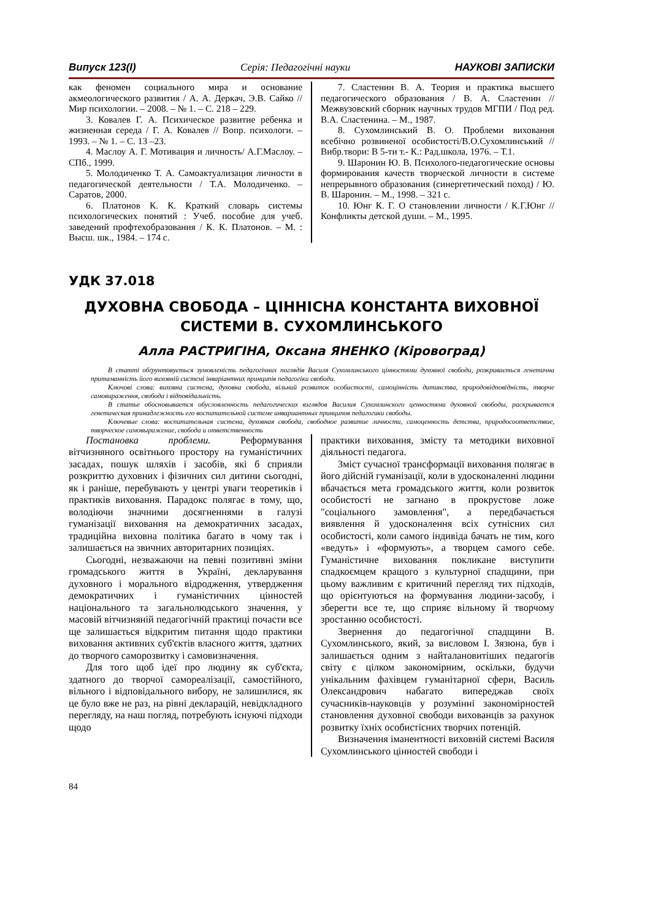Випуск 123(І) Серія: Педагогічні науки НАУКОВІ ЗАПИСКИ
как феномен социального мира и основание акмеологического развития / А. А. Деркач, Э.В. Сайко // Мир психологии. – 2008. – № 1. – С. 218 – 229.
3. Ковалев Г. А. Психическое развитие ребенка и жизненная середа / Г. А. Ковалев // Вопр. психологи. – 1993. – № 1. – С. 13 –23.
4. Маслоу А. Г. Мотивация и личность/ А.Г.Маслоу. – СПб., 1999.
5. Молодиченко Т. А. Самоактуализация личности в педагогической деятельности / Т.А. Молодиченко. – Саратов, 2000.
6. Платонов К. К. Краткий словарь системы психологических понятий : Учеб. пособие для учеб. заведений профтехобразования / К. К. Платонов. – М. : Высш. шк., 1984. – 174 с.
7. Сластенин В. А. Теория и практика высшего педагогического образования / В. А. Сластенин // Межвузовский сборник научных трудов МГПИ / Под ред. В.А. Сластенина. – М., 1987.
8. Сухомлинський В. О. Проблеми виховання всебічно розвиненої особистості/В.О.Сухомлинський // Вибр.твори: В 5-ти т.- К.: Рад.школа, 1976. – Т.1.
9. Шаронин Ю. В. Психолого-педагогические основы формирования качеств творческой личности в системе непрерывного образования (синергетический поход) / Ю. В. Шаронин. – М., 1998. – 321 с.
10. Юнг К. Г. О становлении личности / К.Г.Юнг // Конфликты детской души. – М., 1995.
УДК 37.018
ДУХОВНА СВОБОДА – ЦІННІСНА КОНСТАНТА ВИХОВНОЇ СИСТЕМИ В. СУХОМЛИНСЬКОГО
Алла РАСТРИГІНА, Оксана ЯНЕНКО (Кіровоград)
В статті обґрунтовується зумовленість педагогічних поглядів Василя Сухомлинського цінностями духовної свободи, розкривається генетична притаманність його виховній системі інваріантних принципів педагогіки свободи.
Ключові слова: виховна система, духовна свобода, вільний розвиток особистості, самоцінність дитинства, природовідповідність, творче самовираження, свобода і відповідальність.
В статье обосновывается обусловленность педагогических взглядов Василия Сухомлинского ценностями духовной свободы, раскрывается генетическая принадлежность его воспитательной системе инвариантных принципов педагогики свободы.
Ключевые слова: воспитательная система, духовная свобода, свободное развитие личности, самоценность детства, природосоответствие, творческое самовыражение, свобода и ответственность
Постановка проблеми. Реформування вітчизняного освітнього простору на гуманістичних засадах, пошук шляхів і засобів, які б сприяли розкриттю духовних і фізичних сил дитини сьогодні, як і раніше, перебувають у центрі уваги теоретиків і практиків виховання. Парадокс полягає в тому, що, володіючи значними досягненнями в галузі гуманізації виховання на демократичних засадах, традиційна виховна політика багато в чому так і залишається на звичних авторитарних позиціях.
Сьогодні, незважаючи на певні позитивні зміни громадського життя в Україні, декларування духовного і морального відродження, утвердження демократичних і гуманістичних цінностей національного та загальнолюдського значення, у масовій вітчизняній педагогічній практиці почасти все ще залишається відкритим питання щодо практики виховання активних суб'єктів власного життя, здатних до творчого саморозвитку і самовизначення.
Для того щоб ідеї про людину як суб'єкта, здатного до творчої самореалізації, самостійного, вільного і відповідального вибору, не залишилися, як це було вже не раз, на рівні декларацій, невідкладного перегляду, на наш погляд, потребують існуючі підходи щодо
практики виховання, змісту та методики виховної діяльності педагога.
Зміст сучасної трансформації виховання полягає в його дійсній гуманізації, коли в удосконаленні людини вбачається мета громадського життя, коли розвиток особистості не загнано в прокрустове ложе "соціального замовлення", а передбачається виявлення й удосконалення всіх сутнісних сил особистості, коли самого індивіда бачать не тим, кого «ведуть» і «формують», а творцем самого себе. Гуманістичне виховання покликане виступити спадкоємцем кращого з культурної спадщини, при цьому важливим є критичний перегляд тих підходів, що орієнтуються на формування людини-засобу, і зберегти все те, що сприяє вільному й творчому зростанню особистості.
Звернення до педагогічної спадщини В. Сухомлинського, який, за висловом І. Зязюна, був і залишається одним з найталановитіших педагогів світу є цілком закономірним, оскільки, будучи унікальним фахівцем гуманітарної сфери, Василь Олександрович набагато випереджав своїх сучасників-науковців у розумінні закономірностей становлення духовної свободи вихованців за рахунок розвитку їхніх особистісних творчих потенцій.
Визначення іманентності виховній системі Василя Сухомлинського цінностей свободи і
84